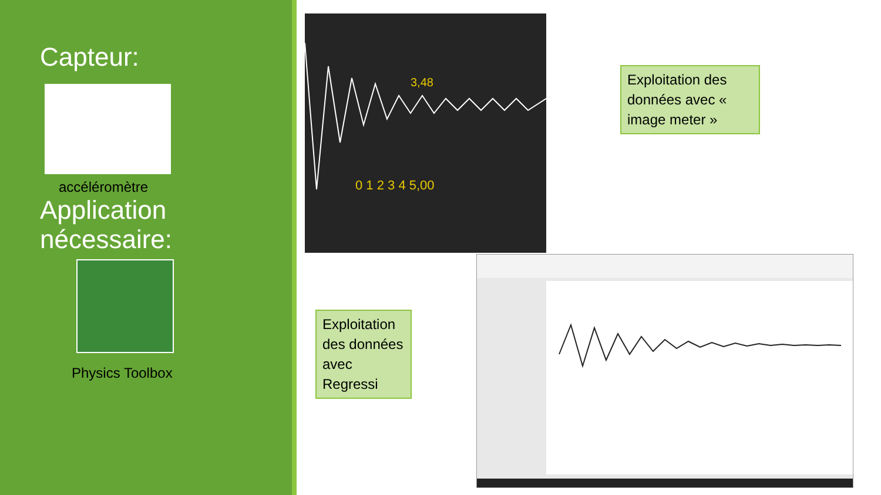Capteur:
accéléromètre
Application nécessaire:
Physics Toolbox
3,48
0 1 2 3 4 5,00
Exploitation des données avec « image meter »
Exploitation des données avec Regressi